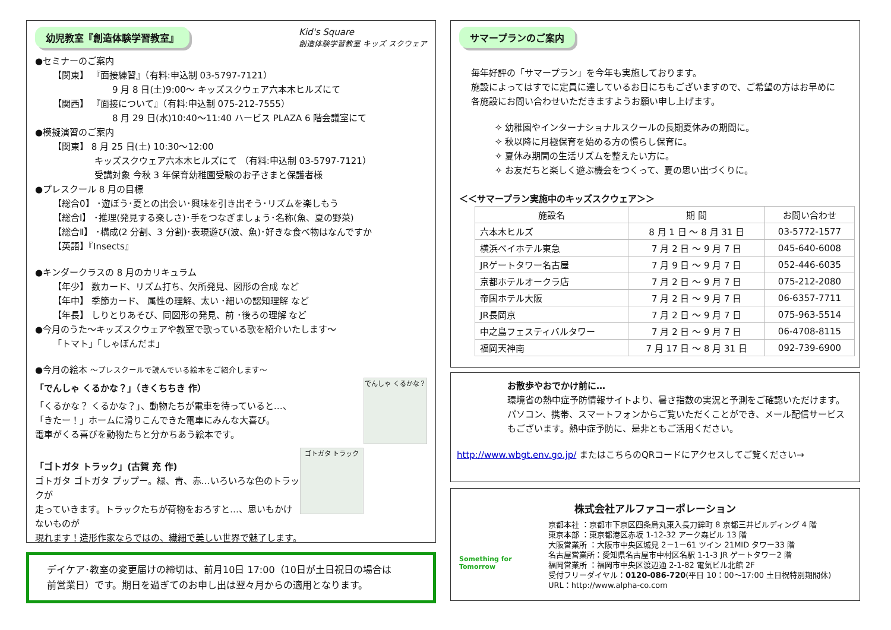幼児教室『創造体験学習教室』 Kid's Square
創造体験学習教室 キッズ スクウェア
●セミナーのご案内
【関東】 『面接練習』（有料:申込制 03-5797-7121）
9 月 8 日(土)9:00～ キッズスクウェア六本木ヒルズにて
【関西】 『面接について』（有料:申込制 075-212-7555）
8 月 29 日(水)10:40～11:40 ハービス PLAZA 6 階会議室にて
●模擬演習のご案内
【関東】 8 月 25 日(土) 10:30～12:00
キッズスクウェア六本木ヒルズにて （有料:申込制 03-5797-7121）
受講対象 今秋 3 年保育幼稚園受験のお子さまと保護者様
●プレスクール 8 月の目標
【総合0】 ･遊ぼう･夏との出会い･興味を引き出そう･リズムを楽しもう
【総合Ⅰ】 ･推理(発見する楽しさ)･手をつなぎましょう･名称(魚、夏の野菜)
【総合Ⅱ】 ･構成(2 分割、3 分割)･表現遊び(波、魚)･好きな食べ物はなんですか
【英語】『Insects』
●キンダークラスの 8 月のカリキュラム
【年少】 数カード、リズム打ち、欠所発見、図形の合成 など
【年中】 季節カード、 属性の理解、太い ･細いの認知理解 など
【年長】 しりとりあそび、同図形の発見、前 ･後ろの理解 など
●今月のうた～キッズスクウェアや教室で歌っている歌を紹介いたします～
「トマト」「しゃぼんだま」
●今月の絵本 ～プレスクールで読んでいる絵本をご紹介します～
でんしゃ くるかな？
「でんしゃ くるかな？」（きくちちき 作）
「くるかな？ くるかな？」、動物たちが電車を待っていると…、
「きたー！」ホームに滑りこんできた電車にみんな大喜び。
電車がくる喜びを動物たちと分かちあう絵本です。
ゴトガタ トラック
「ゴトガタ トラック」(古賀 充 作)
ゴトガタ ゴトガタ プップー。緑、青、赤…いろいろな色のトラックが
走っていきます。トラックたちが荷物をおろすと…、思いもかけないものが
現れます！造形作家ならではの、繊細で美しい世界で魅了します。
デイケア･教室の変更届けの締切は、前月10日 17:00（10日が土日祝日の場合は
前営業日）です。期日を過ぎてのお申し出は翌々月からの適用となります。
サマープランのご案内
毎年好評の「サマープラン」を今年も実施しております。
施設によってはすでに定員に達しているお日にちもございますので、ご希望の方はお早めに
各施設にお問い合わせいただきますようお願い申し上げます。
✧ 幼稚園やインターナショナルスクールの長期夏休みの期間に。
✧ 秋以降に月極保育を始める方の慣らし保育に。
✧ 夏休み期間の生活リズムを整えたい方に。
✧ お友だちと楽しく遊ぶ機会をつくって、夏の思い出づくりに。
＜＜サマープラン実施中のキッズスクウェア＞＞
| 施設名 | 期 間 | お問い合わせ |
| --- | --- | --- |
| 六本木ヒルズ | 8 月 1 日 ～ 8 月 31 日 | 03-5772-1577 |
| 横浜ベイホテル東急 | 7 月 2 日 ～ 9 月 7 日 | 045-640-6008 |
| JRゲートタワー名古屋 | 7 月 9 日 ～ 9 月 7 日 | 052-446-6035 |
| 京都ホテルオークラ店 | 7 月 2 日 ～ 9 月 7 日 | 075-212-2080 |
| 帝国ホテル大阪 | 7 月 2 日 ～ 9 月 7 日 | 06-6357-7711 |
| JR長岡京 | 7 月 2 日 ～ 9 月 7 日 | 075-963-5514 |
| 中之島フェスティバルタワー | 7 月 2 日 ～ 9 月 7 日 | 06-4708-8115 |
| 福岡天神南 | 7 月 17 日 ～ 8 月 31 日 | 092-739-6900 |
お散歩やおでかけ前に…
環境省の熱中症予防情報サイトより、暑さ指数の実況と予測をご確認いただけます。
パソコン、携帯、スマートフォンからご覧いただくことができ、メール配信サービスもございます。熱中症予防に、是非ともご活用ください。
http://www.wbgt.env.go.jp/ またはこちらのQRコードにアクセスしてご覧ください→
株式会社アルファコーポレーション
Something for Tomorrow
京都本社 ：京都市下京区四条烏丸東入長刀鉾町 8 京都三井ビルディング 4 階
東京本部 ：東京都港区赤坂 1-12-32 アーク森ビル 13 階
大阪営業所 ：大阪市中央区城見 2－1－61 ツイン 21MID タワー33 階
名古屋営業所：愛知県名古屋市中村区名駅 1-1-3 JR ゲートタワー2 階
福岡営業所 ：福岡市中央区渡辺通 2-1-82 電気ビル北館 2F
受付フリーダイヤル：0120-086-720(平日 10：00～17:00 土日祝特別期間休)
URL：http://www.alpha-co.com